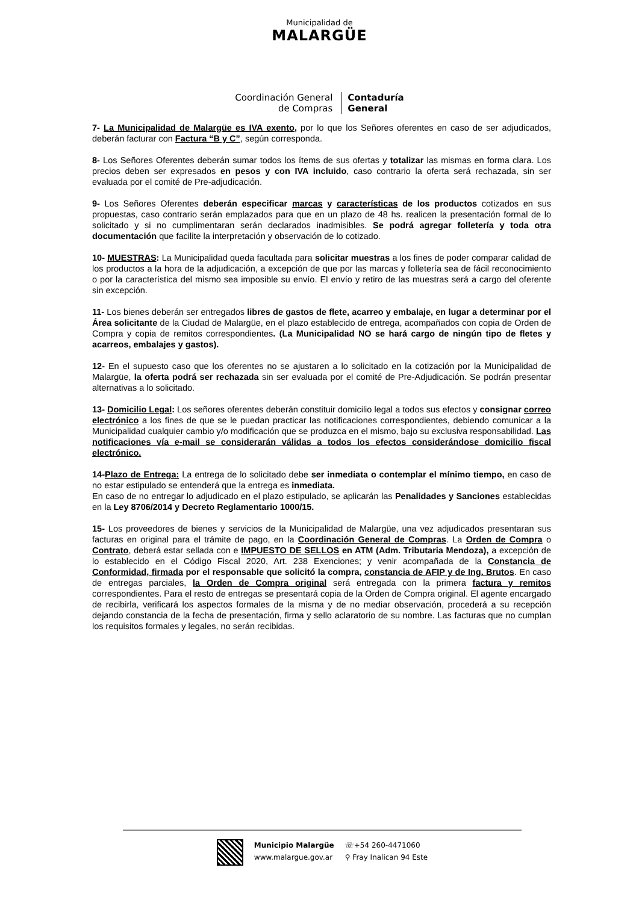Municipalidad de
MALARGÜE
Coordinación General
de Compras
Contaduría
General
7- La Municipalidad de Malargüe es IVA exento, por lo que los Señores oferentes en caso de ser adjudicados, deberán facturar con Factura “B y C”, según corresponda.
8- Los Señores Oferentes deberán sumar todos los ítems de sus ofertas y totalizar las mismas en forma clara. Los precios deben ser expresados en pesos y con IVA incluido, caso contrario la oferta será rechazada, sin ser evaluada por el comité de Pre-adjudicación.
9- Los Señores Oferentes deberán especificar marcas y características de los productos cotizados en sus propuestas, caso contrario serán emplazados para que en un plazo de 48 hs. realicen la presentación formal de lo solicitado y si no cumplimentaran serán declarados inadmisibles. Se podrá agregar folletería y toda otra documentación que facilite la interpretación y observación de lo cotizado.
10- MUESTRAS: La Municipalidad queda facultada para solicitar muestras a los fines de poder comparar calidad de los productos a la hora de la adjudicación, a excepción de que por las marcas y folletería sea de fácil reconocimiento o por la característica del mismo sea imposible su envío. El envío y retiro de las muestras será a cargo del oferente sin excepción.
11- Los bienes deberán ser entregados libres de gastos de flete, acarreo y embalaje, en lugar a determinar por el Área solicitante de la Ciudad de Malargüe, en el plazo establecido de entrega, acompañados con copia de Orden de Compra y copia de remitos correspondientes. (La Municipalidad NO se hará cargo de ningún tipo de fletes y acarreos, embalajes y gastos).
12- En el supuesto caso que los oferentes no se ajustaren a lo solicitado en la cotización por la Municipalidad de Malargüe, la oferta podrá ser rechazada sin ser evaluada por el comité de Pre-Adjudicación. Se podrán presentar alternativas a lo solicitado.
13- Domicilio Legal: Los señores oferentes deberán constituir domicilio legal a todos sus efectos y consignar correo electrónico a los fines de que se le puedan practicar las notificaciones correspondientes, debiendo comunicar a la Municipalidad cualquier cambio y/o modificación que se produzca en el mismo, bajo su exclusiva responsabilidad. Las notificaciones vía e-mail se considerarán válidas a todos los efectos considerándose domicilio fiscal electrónico.
14-Plazo de Entrega: La entrega de lo solicitado debe ser inmediata o contemplar el mínimo tiempo, en caso de no estar estipulado se entenderá que la entrega es inmediata.
En caso de no entregar lo adjudicado en el plazo estipulado, se aplicarán las Penalidades y Sanciones establecidas en la Ley 8706/2014 y Decreto Reglamentario 1000/15.
15- Los proveedores de bienes y servicios de la Municipalidad de Malargüe, una vez adjudicados presentaran sus facturas en original para el trámite de pago, en la Coordinación General de Compras. La Orden de Compra o Contrato, deberá estar sellada con e IMPUESTO DE SELLOS en ATM (Adm. Tributaria Mendoza), a excepción de lo establecido en el Código Fiscal 2020, Art. 238 Exenciones; y venir acompañada de la Constancia de Conformidad, firmada por el responsable que solicitó la compra, constancia de AFIP y de Ing. Brutos. En caso de entregas parciales, la Orden de Compra original será entregada con la primera factura y remitos correspondientes. Para el resto de entregas se presentará copia de la Orden de Compra original. El agente encargado de recibirla, verificará los aspectos formales de la misma y de no mediar observación, procederá a su recepción dejando constancia de la fecha de presentación, firma y sello aclaratorio de su nombre. Las facturas que no cumplan los requisitos formales y legales, no serán recibidas.
Municipio Malargüe
www.malargue.gov.ar
☏+54 260-4471060
⚲ Fray Inalican 94 Este